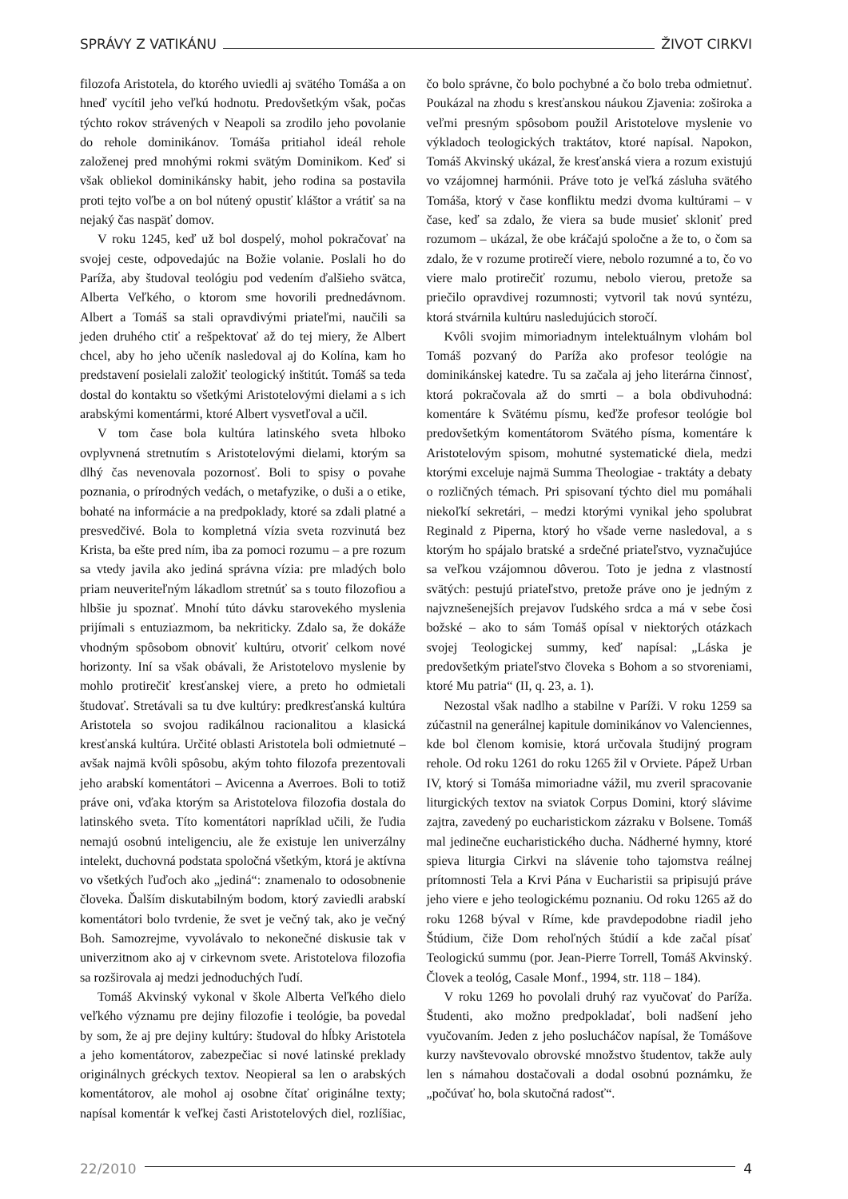SPRÁVY Z VATIKÁNU ŽIVOT CIRKVI
filozofa Aristotela, do ktorého uviedli aj svätého Tomáša a on hneď vycítil jeho veľkú hodnotu. Predovšetkým však, počas týchto rokov strávených v Neapoli sa zrodilo jeho povolanie do rehole dominikánov. Tomáša pritiahol ideál rehole založenej pred mnohými rokmi svätým Dominikom. Keď si však obliekol dominikánsky habit, jeho rodina sa postavila proti tejto voľbe a on bol nútený opustiť kláštor a vrátiť sa na nejaký čas naspäť domov.
V roku 1245, keď už bol dospelý, mohol pokračovať na svojej ceste, odpovedajúc na Božie volanie. Poslali ho do Paríža, aby študoval teológiu pod vedením ďalšieho svätca, Alberta Veľkého, o ktorom sme hovorili prednedávnom. Albert a Tomáš sa stali opravdivými priateľmi, naučili sa jeden druhého ctiť a rešpektovať až do tej miery, že Albert chcel, aby ho jeho učeník nasledoval aj do Kolína, kam ho predstavení posielali založiť teologický inštitút. Tomáš sa teda dostal do kontaktu so všetkými Aristotelovými dielami a s ich arabskými komentármi, ktoré Albert vysvetľoval a učil.
V tom čase bola kultúra latinského sveta hlboko ovplyvnená stretnutím s Aristotelovými dielami, ktorým sa dlhý čas nevenovala pozornosť. Boli to spisy o povahe poznania, o prírodných vedách, o metafyzike, o duši a o etike, bohaté na informácie a na predpoklady, ktoré sa zdali platné a presvedčivé. Bola to kompletná vízia sveta rozvinutá bez Krista, ba ešte pred ním, iba za pomoci rozumu – a pre rozum sa vtedy javila ako jediná správna vízia: pre mladých bolo priam neuveriteľným lákadlom stretnúť sa s touto filozofiou a hlbšie ju spoznať. Mnohí túto dávku starovekého myslenia prijímali s entuziazmom, ba nekriticky. Zdalo sa, že dokáže vhodným spôsobom obnoviť kultúru, otvoriť celkom nové horizonty. Iní sa však obávali, že Aristotelovo myslenie by mohlo protirečiť kresťanskej viere, a preto ho odmietali študovať. Stretávali sa tu dve kultúry: predkresťanská kultúra Aristotela so svojou radikálnou racionalitou a klasická kresťanská kultúra. Určité oblasti Aristotela boli odmietnuté – avšak najmä kvôli spôsobu, akým tohto filozofa prezentovali jeho arabskí komentátori – Avicenna a Averroes. Boli to totiž práve oni, vďaka ktorým sa Aristotelova filozofia dostala do latinského sveta. Títo komentátori napríklad učili, že ľudia nemajú osobnú inteligenciu, ale že existuje len univerzálny intelekt, duchovná podstata spoločná všetkým, ktorá je aktívna vo všetkých ľuďoch ako „jediná“: znamenalo to odosobnenie človeka. Ďalším diskutabilným bodom, ktorý zaviedli arabskí komentátori bolo tvrdenie, že svet je večný tak, ako je večný Boh. Samozrejme, vyvolávalo to nekonečné diskusie tak v univerzitnom ako aj v cirkevnom svete. Aristotelova filozofia sa rozširovala aj medzi jednoduchých ľudí.
Tomáš Akvinský vykonal v škole Alberta Veľkého dielo veľkého významu pre dejiny filozofie i teológie, ba povedal by som, že aj pre dejiny kultúry: študoval do hĺbky Aristotela a jeho komentátorov, zabezpečiac si nové latinské preklady originálnych gréckych textov. Neopieral sa len o arabských komentátorov, ale mohol aj osobne čítať originálne texty; napísal komentár k veľkej časti Aristotelových diel, rozlíšiac, čo bolo správne, čo bolo pochybné a čo bolo treba odmietnuť. Poukázal na zhodu s kresťanskou náukou Zjavenia: zoširoka a veľmi presným spôsobom použil Aristotelove myslenie vo výkladoch teologických traktátov, ktoré napísal. Napokon, Tomáš Akvinský ukázal, že kresťanská viera a rozum existujú vo vzájomnej harmónii. Práve toto je veľká zásluha svätého Tomáša, ktorý v čase konfliktu medzi dvoma kultúrami – v čase, keď sa zdalo, že viera sa bude musieť skloniť pred rozumom – ukázal, že obe kráčajú spoločne a že to, o čom sa zdalo, že v rozume protirečí viere, nebolo rozumné a to, čo vo viere malo protirečiť rozumu, nebolo vierou, pretože sa priečilo opravdivej rozumnosti; vytvoril tak novú syntézu, ktorá stvárnila kultúru nasledujúcich storočí.
Kvôli svojim mimoriadnym intelektuálnym vlohám bol Tomáš pozvaný do Paríža ako profesor teológie na dominikánskej katedre. Tu sa začala aj jeho literárna činnosť, ktorá pokračovala až do smrti – a bola obdivuhodná: komentáre k Svätému písmu, keďže profesor teológie bol predovšetkým komentátorom Svätého písma, komentáre k Aristotelovým spisom, mohutné systematické diela, medzi ktorými exceluje najmä Summa Theologiae - traktáty a debaty o rozličných témach. Pri spisovaní týchto diel mu pomáhali niekoľkí sekretári, – medzi ktorými vynikal jeho spolubrat Reginald z Piperna, ktorý ho všade verne nasledoval, a s ktorým ho spájalo bratské a srdečné priateľstvo, vyznačujúce sa veľkou vzájomnou dôverou. Toto je jedna z vlastností svätých: pestujú priateľstvo, pretože práve ono je jedným z najvznešenejších prejavov ľudského srdca a má v sebe čosi božské – ako to sám Tomáš opísal v niektorých otázkach svojej Teologickej summy, keď napísal: „Láska je predovšetkým priateľstvo človeka s Bohom a so stvoreniami, ktoré Mu patria“ (II, q. 23, a. 1).
Nezostal však nadlho a stabilne v Paríži. V roku 1259 sa zúčastnil na generálnej kapitule dominikánov vo Valenciennes, kde bol členom komisie, ktorá určovala študijný program rehole. Od roku 1261 do roku 1265 žil v Orviete. Pápež Urban IV, ktorý si Tomáša mimoriadne vážil, mu zveril spracovanie liturgických textov na sviatok Corpus Domini, ktorý slávime zajtra, zavedený po eucharistickom zázraku v Bolsene. Tomáš mal jedinečne eucharistického ducha. Nádherné hymny, ktoré spieva liturgia Cirkvi na slávenie toho tajomstva reálnej prítomnosti Tela a Krvi Pána v Eucharistii sa pripisujú práve jeho viere e jeho teologickému poznaniu. Od roku 1265 až do roku 1268 býval v Ríme, kde pravdepodobne riadil jeho Štúdium, čiže Dom rehoľných štúdií a kde začal písať Teologickú summu (por. Jean-Pierre Torrell, Tomáš Akvinský. Človek a teológ, Casale Monf., 1994, str. 118 – 184).
V roku 1269 ho povolali druhý raz vyučovať do Paríža. Študenti, ako možno predpokladať, boli nadšení jeho vyučovaním. Jeden z jeho poslucháčov napísal, že Tomášove kurzy navštevovalo obrovské množstvo študentov, takže auly len s námahou dostačovali a dodal osobnú poznámku, že „počúvať ho, bola skutočná radosť“.
22/2010 4